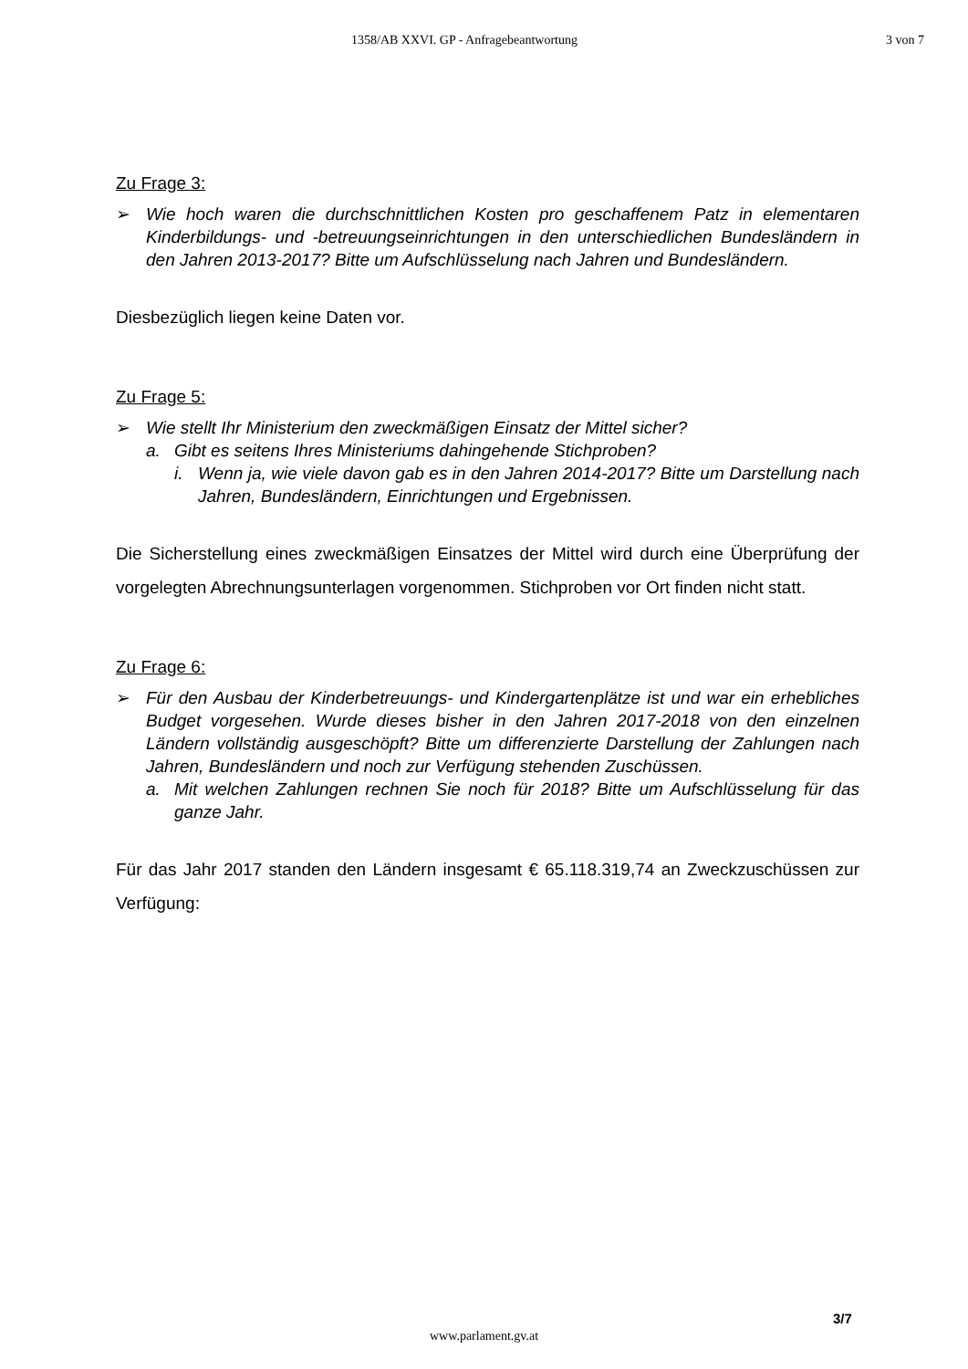1358/AB XXVI. GP - Anfragebeantwortung 3 von 7
Zu Frage 3:
➢ Wie hoch waren die durchschnittlichen Kosten pro geschaffenem Patz in elementaren Kinderbildungs- und -betreuungseinrichtungen in den unterschiedlichen Bundesländern in den Jahren 2013-2017? Bitte um Aufschlüsselung nach Jahren und Bundesländern.
Diesbezüglich liegen keine Daten vor.
Zu Frage 5:
➢ Wie stellt Ihr Ministerium den zweckmäßigen Einsatz der Mittel sicher?
a. Gibt es seitens Ihres Ministeriums dahingehende Stichproben?
i. Wenn ja, wie viele davon gab es in den Jahren 2014-2017? Bitte um Darstellung nach Jahren, Bundesländern, Einrichtungen und Ergebnissen.
Die Sicherstellung eines zweckmäßigen Einsatzes der Mittel wird durch eine Überprüfung der vorgelegten Abrechnungsunterlagen vorgenommen. Stichproben vor Ort finden nicht statt.
Zu Frage 6:
➢ Für den Ausbau der Kinderbetreuungs- und Kindergartenplätze ist und war ein erhebliches Budget vorgesehen. Wurde dieses bisher in den Jahren 2017-2018 von den einzelnen Ländern vollständig ausgeschöpft? Bitte um differenzierte Darstellung der Zahlungen nach Jahren, Bundesländern und noch zur Verfügung stehenden Zuschüssen.
a. Mit welchen Zahlungen rechnen Sie noch für 2018? Bitte um Aufschlüsselung für das ganze Jahr.
Für das Jahr 2017 standen den Ländern insgesamt € 65.118.319,74 an Zweckzuschüssen zur Verfügung:
3/7
www.parlament.gv.at